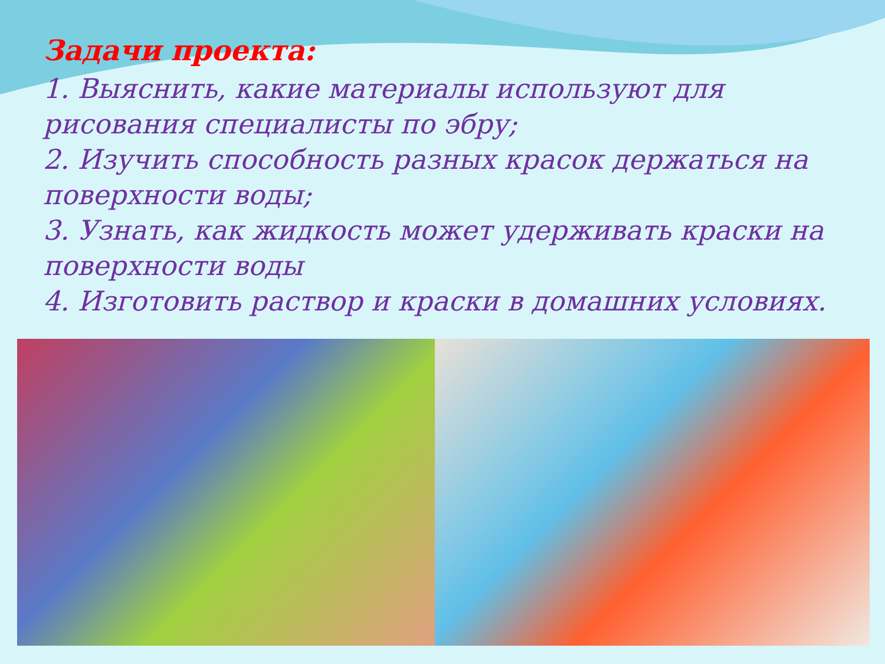Задачи проекта:
1. Выяснить, какие материалы используют для рисования специалисты по эбру;
2. Изучить способность разных красок держаться на поверхности воды;
3. Узнать, как жидкость может удерживать краски на поверхности воды
4. Изготовить раствор и краски в домашних условиях.